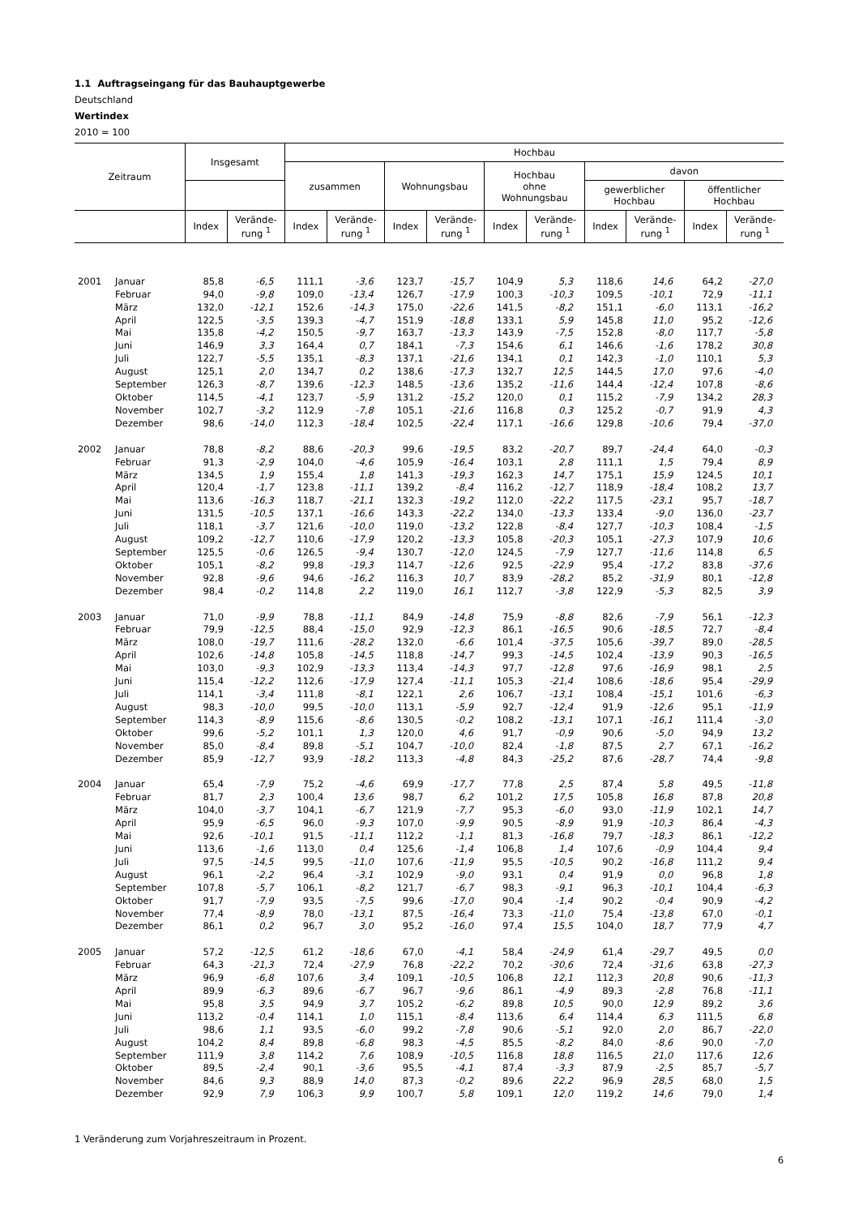1.1 Auftragseingang für das Bauhauptgewerbe
Deutschland
Wertindex
2010 = 100
| Zeitraum | | Insgesamt | | Hochbau | | | | | | | | | |
| --- | --- | --- | --- | --- | --- | --- | --- | --- | --- | --- | --- | --- | --- |
| | | | | zusammen | | Wohnungsbau | | Hochbau ohne Wohnungsbau | | davon | | | |
| | | | | | | | | | | gewerblicher Hochbau | | öffentlicher Hochbau | |
| | | Index | Verände- rung <sup>1</sup> | Index | Verände- rung <sup>1</sup> | Index | Verände- rung <sup>1</sup> | Index | Verände- rung <sup>1</sup> | Index | Verände- rung <sup>1</sup> | Index | Verände- rung <sup>1</sup> |
| 2001 | Januar | 85,8 | -6,5 | 111,1 | -3,6 | 123,7 | -15,7 | 104,9 | 5,3 | 118,6 | 14,6 | 64,2 | -27,0 |
| | Februar | 94,0 | -9,8 | 109,0 | -13,4 | 126,7 | -17,9 | 100,3 | -10,3 | 109,5 | -10,1 | 72,9 | -11,1 |
| | März | 132,0 | -12,1 | 152,6 | -14,3 | 175,0 | -22,6 | 141,5 | -8,2 | 151,1 | -6,0 | 113,1 | -16,2 |
| | April | 122,5 | -3,5 | 139,3 | -4,7 | 151,9 | -18,8 | 133,1 | 5,9 | 145,8 | 11,0 | 95,2 | -12,6 |
| | Mai | 135,8 | -4,2 | 150,5 | -9,7 | 163,7 | -13,3 | 143,9 | -7,5 | 152,8 | -8,0 | 117,7 | -5,8 |
| | Juni | 146,9 | 3,3 | 164,4 | 0,7 | 184,1 | -7,3 | 154,6 | 6,1 | 146,6 | -1,6 | 178,2 | 30,8 |
| | Juli | 122,7 | -5,5 | 135,1 | -8,3 | 137,1 | -21,6 | 134,1 | 0,1 | 142,3 | -1,0 | 110,1 | 5,3 |
| | August | 125,1 | 2,0 | 134,7 | 0,2 | 138,6 | -17,3 | 132,7 | 12,5 | 144,5 | 17,0 | 97,6 | -4,0 |
| | September | 126,3 | -8,7 | 139,6 | -12,3 | 148,5 | -13,6 | 135,2 | -11,6 | 144,4 | -12,4 | 107,8 | -8,6 |
| | Oktober | 114,5 | -4,1 | 123,7 | -5,9 | 131,2 | -15,2 | 120,0 | 0,1 | 115,2 | -7,9 | 134,2 | 28,3 |
| | November | 102,7 | -3,2 | 112,9 | -7,8 | 105,1 | -21,6 | 116,8 | 0,3 | 125,2 | -0,7 | 91,9 | 4,3 |
| | Dezember | 98,6 | -14,0 | 112,3 | -18,4 | 102,5 | -22,4 | 117,1 | -16,6 | 129,8 | -10,6 | 79,4 | -37,0 |
| 2002 | Januar | 78,8 | -8,2 | 88,6 | -20,3 | 99,6 | -19,5 | 83,2 | -20,7 | 89,7 | -24,4 | 64,0 | -0,3 |
| | Februar | 91,3 | -2,9 | 104,0 | -4,6 | 105,9 | -16,4 | 103,1 | 2,8 | 111,1 | 1,5 | 79,4 | 8,9 |
| | März | 134,5 | 1,9 | 155,4 | 1,8 | 141,3 | -19,3 | 162,3 | 14,7 | 175,1 | 15,9 | 124,5 | 10,1 |
| | April | 120,4 | -1,7 | 123,8 | -11,1 | 139,2 | -8,4 | 116,2 | -12,7 | 118,9 | -18,4 | 108,2 | 13,7 |
| | Mai | 113,6 | -16,3 | 118,7 | -21,1 | 132,3 | -19,2 | 112,0 | -22,2 | 117,5 | -23,1 | 95,7 | -18,7 |
| | Juni | 131,5 | -10,5 | 137,1 | -16,6 | 143,3 | -22,2 | 134,0 | -13,3 | 133,4 | -9,0 | 136,0 | -23,7 |
| | Juli | 118,1 | -3,7 | 121,6 | -10,0 | 119,0 | -13,2 | 122,8 | -8,4 | 127,7 | -10,3 | 108,4 | -1,5 |
| | August | 109,2 | -12,7 | 110,6 | -17,9 | 120,2 | -13,3 | 105,8 | -20,3 | 105,1 | -27,3 | 107,9 | 10,6 |
| | September | 125,5 | -0,6 | 126,5 | -9,4 | 130,7 | -12,0 | 124,5 | -7,9 | 127,7 | -11,6 | 114,8 | 6,5 |
| | Oktober | 105,1 | -8,2 | 99,8 | -19,3 | 114,7 | -12,6 | 92,5 | -22,9 | 95,4 | -17,2 | 83,8 | -37,6 |
| | November | 92,8 | -9,6 | 94,6 | -16,2 | 116,3 | 10,7 | 83,9 | -28,2 | 85,2 | -31,9 | 80,1 | -12,8 |
| | Dezember | 98,4 | -0,2 | 114,8 | 2,2 | 119,0 | 16,1 | 112,7 | -3,8 | 122,9 | -5,3 | 82,5 | 3,9 |
| 2003 | Januar | 71,0 | -9,9 | 78,8 | -11,1 | 84,9 | -14,8 | 75,9 | -8,8 | 82,6 | -7,9 | 56,1 | -12,3 |
| | Februar | 79,9 | -12,5 | 88,4 | -15,0 | 92,9 | -12,3 | 86,1 | -16,5 | 90,6 | -18,5 | 72,7 | -8,4 |
| | März | 108,0 | -19,7 | 111,6 | -28,2 | 132,0 | -6,6 | 101,4 | -37,5 | 105,6 | -39,7 | 89,0 | -28,5 |
| | April | 102,6 | -14,8 | 105,8 | -14,5 | 118,8 | -14,7 | 99,3 | -14,5 | 102,4 | -13,9 | 90,3 | -16,5 |
| | Mai | 103,0 | -9,3 | 102,9 | -13,3 | 113,4 | -14,3 | 97,7 | -12,8 | 97,6 | -16,9 | 98,1 | 2,5 |
| | Juni | 115,4 | -12,2 | 112,6 | -17,9 | 127,4 | -11,1 | 105,3 | -21,4 | 108,6 | -18,6 | 95,4 | -29,9 |
| | Juli | 114,1 | -3,4 | 111,8 | -8,1 | 122,1 | 2,6 | 106,7 | -13,1 | 108,4 | -15,1 | 101,6 | -6,3 |
| | August | 98,3 | -10,0 | 99,5 | -10,0 | 113,1 | -5,9 | 92,7 | -12,4 | 91,9 | -12,6 | 95,1 | -11,9 |
| | September | 114,3 | -8,9 | 115,6 | -8,6 | 130,5 | -0,2 | 108,2 | -13,1 | 107,1 | -16,1 | 111,4 | -3,0 |
| | Oktober | 99,6 | -5,2 | 101,1 | 1,3 | 120,0 | 4,6 | 91,7 | -0,9 | 90,6 | -5,0 | 94,9 | 13,2 |
| | November | 85,0 | -8,4 | 89,8 | -5,1 | 104,7 | -10,0 | 82,4 | -1,8 | 87,5 | 2,7 | 67,1 | -16,2 |
| | Dezember | 85,9 | -12,7 | 93,9 | -18,2 | 113,3 | -4,8 | 84,3 | -25,2 | 87,6 | -28,7 | 74,4 | -9,8 |
| 2004 | Januar | 65,4 | -7,9 | 75,2 | -4,6 | 69,9 | -17,7 | 77,8 | 2,5 | 87,4 | 5,8 | 49,5 | -11,8 |
| | Februar | 81,7 | 2,3 | 100,4 | 13,6 | 98,7 | 6,2 | 101,2 | 17,5 | 105,8 | 16,8 | 87,8 | 20,8 |
| | März | 104,0 | -3,7 | 104,1 | -6,7 | 121,9 | -7,7 | 95,3 | -6,0 | 93,0 | -11,9 | 102,1 | 14,7 |
| | April | 95,9 | -6,5 | 96,0 | -9,3 | 107,0 | -9,9 | 90,5 | -8,9 | 91,9 | -10,3 | 86,4 | -4,3 |
| | Mai | 92,6 | -10,1 | 91,5 | -11,1 | 112,2 | -1,1 | 81,3 | -16,8 | 79,7 | -18,3 | 86,1 | -12,2 |
| | Juni | 113,6 | -1,6 | 113,0 | 0,4 | 125,6 | -1,4 | 106,8 | 1,4 | 107,6 | -0,9 | 104,4 | 9,4 |
| | Juli | 97,5 | -14,5 | 99,5 | -11,0 | 107,6 | -11,9 | 95,5 | -10,5 | 90,2 | -16,8 | 111,2 | 9,4 |
| | August | 96,1 | -2,2 | 96,4 | -3,1 | 102,9 | -9,0 | 93,1 | 0,4 | 91,9 | 0,0 | 96,8 | 1,8 |
| | September | 107,8 | -5,7 | 106,1 | -8,2 | 121,7 | -6,7 | 98,3 | -9,1 | 96,3 | -10,1 | 104,4 | -6,3 |
| | Oktober | 91,7 | -7,9 | 93,5 | -7,5 | 99,6 | -17,0 | 90,4 | -1,4 | 90,2 | -0,4 | 90,9 | -4,2 |
| | November | 77,4 | -8,9 | 78,0 | -13,1 | 87,5 | -16,4 | 73,3 | -11,0 | 75,4 | -13,8 | 67,0 | -0,1 |
| | Dezember | 86,1 | 0,2 | 96,7 | 3,0 | 95,2 | -16,0 | 97,4 | 15,5 | 104,0 | 18,7 | 77,9 | 4,7 |
| 2005 | Januar | 57,2 | -12,5 | 61,2 | -18,6 | 67,0 | -4,1 | 58,4 | -24,9 | 61,4 | -29,7 | 49,5 | 0,0 |
| | Februar | 64,3 | -21,3 | 72,4 | -27,9 | 76,8 | -22,2 | 70,2 | -30,6 | 72,4 | -31,6 | 63,8 | -27,3 |
| | März | 96,9 | -6,8 | 107,6 | 3,4 | 109,1 | -10,5 | 106,8 | 12,1 | 112,3 | 20,8 | 90,6 | -11,3 |
| | April | 89,9 | -6,3 | 89,6 | -6,7 | 96,7 | -9,6 | 86,1 | -4,9 | 89,3 | -2,8 | 76,8 | -11,1 |
| | Mai | 95,8 | 3,5 | 94,9 | 3,7 | 105,2 | -6,2 | 89,8 | 10,5 | 90,0 | 12,9 | 89,2 | 3,6 |
| | Juni | 113,2 | -0,4 | 114,1 | 1,0 | 115,1 | -8,4 | 113,6 | 6,4 | 114,4 | 6,3 | 111,5 | 6,8 |
| | Juli | 98,6 | 1,1 | 93,5 | -6,0 | 99,2 | -7,8 | 90,6 | -5,1 | 92,0 | 2,0 | 86,7 | -22,0 |
| | August | 104,2 | 8,4 | 89,8 | -6,8 | 98,3 | -4,5 | 85,5 | -8,2 | 84,0 | -8,6 | 90,0 | -7,0 |
| | September | 111,9 | 3,8 | 114,2 | 7,6 | 108,9 | -10,5 | 116,8 | 18,8 | 116,5 | 21,0 | 117,6 | 12,6 |
| | Oktober | 89,5 | -2,4 | 90,1 | -3,6 | 95,5 | -4,1 | 87,4 | -3,3 | 87,9 | -2,5 | 85,7 | -5,7 |
| | November | 84,6 | 9,3 | 88,9 | 14,0 | 87,3 | -0,2 | 89,6 | 22,2 | 96,9 | 28,5 | 68,0 | 1,5 |
| | Dezember | 92,9 | 7,9 | 106,3 | 9,9 | 100,7 | 5,8 | 109,1 | 12,0 | 119,2 | 14,6 | 79,0 | 1,4 |
1 Veränderung zum Vorjahreszeitraum in Prozent.
6